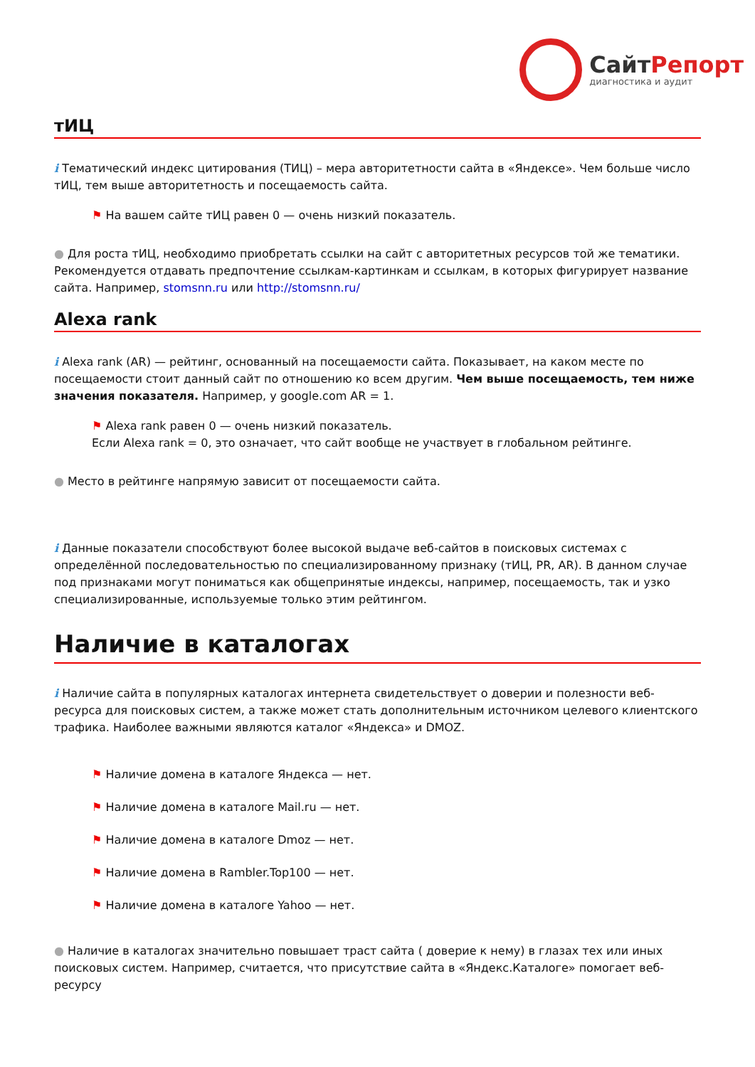СайтРепорт
диагностика и аудит
тИЦ
i Тематический индекс цитирования (ТИЦ) – мера авторитетности сайта в «Яндексе». Чем больше число тИЦ, тем выше авторитетность и посещаемость сайта.
⚑ На вашем сайте тИЦ равен 0 — очень низкий показатель.
● Для роста тИЦ, необходимо приобретать ссылки на сайт с авторитетных ресурсов той же тематики. Рекомендуется отдавать предпочтение ссылкам-картинкам и ссылкам, в которых фигурирует название сайта. Например, stomsnn.ru или http://stomsnn.ru/
Alexa rank
i Alexa rank (AR) — рейтинг, основанный на посещаемости сайта. Показывает, на каком месте по посещаемости стоит данный сайт по отношению ко всем другим. Чем выше посещаемость, тем ниже значения показателя. Например, у google.com AR = 1.
⚑ Alexa rank равен 0 — очень низкий показатель.
Если Alexa rank = 0, это означает, что сайт вообще не участвует в глобальном рейтинге.
● Место в рейтинге напрямую зависит от посещаемости сайта.
i Данные показатели способствуют более высокой выдаче веб-сайтов в поисковых системах с определённой последовательностью по специализированному признаку (тИЦ, PR, AR). В данном случае под признаками могут пониматься как общепринятые индексы, например, посещаемость, так и узко специализированные, используемые только этим рейтингом.
Наличие в каталогах
i Наличие сайта в популярных каталогах интернета свидетельствует о доверии и полезности веб-ресурса для поисковых систем, а также может стать дополнительным источником целевого клиентского трафика. Наиболее важными являются каталог «Яндекса» и DMOZ.
⚑ Наличие домена в каталоге Яндекса — нет.
⚑ Наличие домена в каталоге Mail.ru — нет.
⚑ Наличие домена в каталоге Dmoz — нет.
⚑ Наличие домена в Rambler.Top100 — нет.
⚑ Наличие домена в каталоге Yahoo — нет.
● Наличие в каталогах значительно повышает траст сайта ( доверие к нему) в глазах тех или иных поисковых систем. Например, считается, что присутствие сайта в «Яндекс.Каталоге» помогает веб-ресурсу